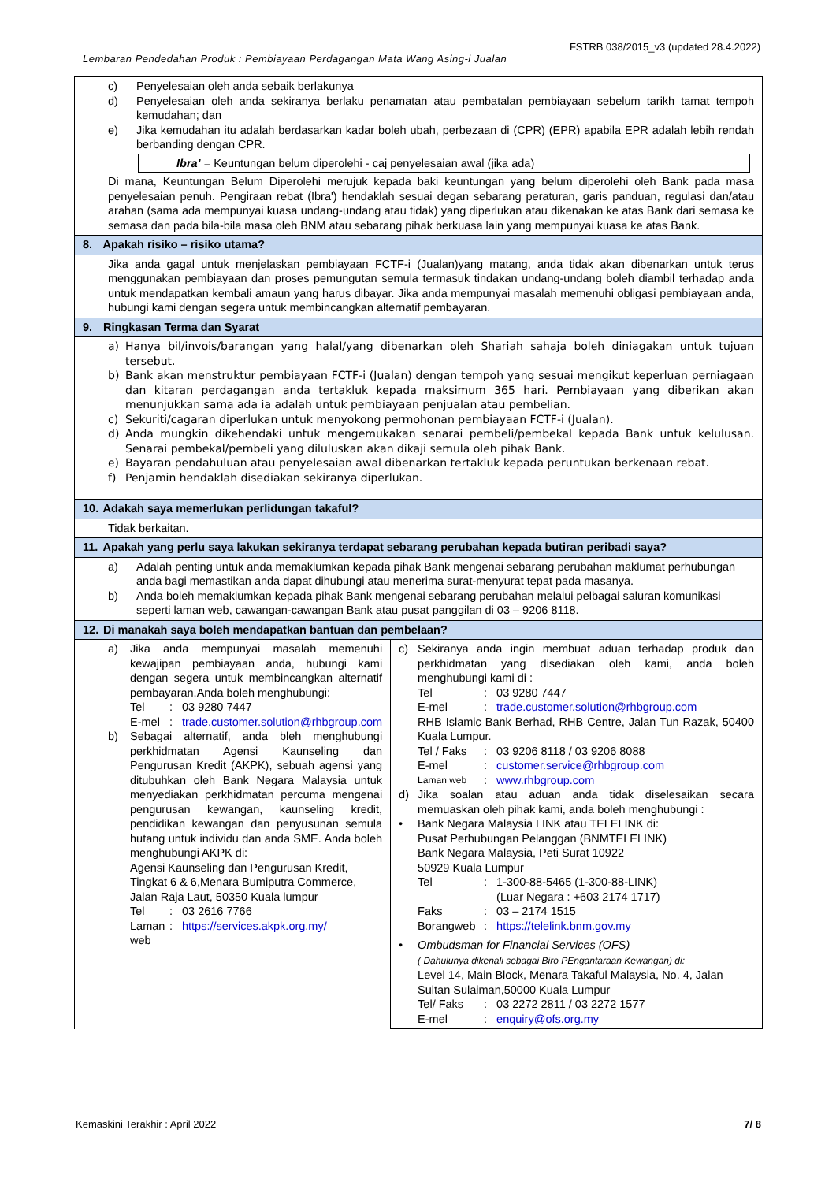FSTRB 038/2015_v3 (updated 28.4.2022)
Lembaran Pendedahan Produk : Pembiayaan Perdagangan Mata Wang Asing-i Jualan
| c) Penyelesaian oleh anda sebaik berlakunya d) Penyelesaian oleh anda sekiranya berlaku penamatan atau pembatalan pembiayaan sebelum tarikh tamat tempoh kemudahan; dan e) Jika kemudahan itu adalah berdasarkan kadar boleh ubah, perbezaan di (CPR) (EPR) apabila EPR adalah lebih rendah berbanding dengan CPR. Ibra’ = Keuntungan belum diperolehi - caj penyelesaian awal (jika ada) Di mana, Keuntungan Belum Diperolehi merujuk kepada baki keuntungan yang belum diperolehi oleh Bank pada masa penyelesaian penuh. Pengiraan rebat (Ibra') hendaklah sesuai degan sebarang peraturan, garis panduan, regulasi dan/atau arahan (sama ada mempunyai kuasa undang-undang atau tidak) yang diperlukan atau dikenakan ke atas Bank dari semasa ke semasa dan pada bila-bila masa oleh BNM atau sebarang pihak berkuasa lain yang mempunyai kuasa ke atas Bank. | |
| 8. Apakah risiko – risiko utama? | |
| Jika anda gagal untuk menjelaskan pembiayaan FCTF-i (Jualan)yang matang, anda tidak akan dibenarkan untuk terus menggunakan pembiayaan dan proses pemungutan semula termasuk tindakan undang-undang boleh diambil terhadap anda untuk mendapatkan kembali amaun yang harus dibayar. Jika anda mempunyai masalah memenuhi obligasi pembiayaan anda, hubungi kami dengan segera untuk membincangkan alternatif pembayaran. | |
| 9. Ringkasan Terma dan Syarat | |
| a) Hanya bil/invois/barangan yang halal/yang dibenarkan oleh Shariah sahaja boleh diniagakan untuk tujuan tersebut. b) Bank akan menstruktur pembiayaan FCTF-i (Jualan) dengan tempoh yang sesuai mengikut keperluan perniagaan dan kitaran perdagangan anda tertakluk kepada maksimum 365 hari. Pembiayaan yang diberikan akan menunjukkan sama ada ia adalah untuk pembiayaan penjualan atau pembelian. c) Sekuriti/cagaran diperlukan untuk menyokong permohonan pembiayaan FCTF-i (Jualan). d) Anda mungkin dikehendaki untuk mengemukakan senarai pembeli/pembekal kepada Bank untuk kelulusan. Senarai pembekal/pembeli yang diluluskan akan dikaji semula oleh pihak Bank. e) Bayaran pendahuluan atau penyelesaian awal dibenarkan tertakluk kepada peruntukan berkenaan rebat. f) Penjamin hendaklah disediakan sekiranya diperlukan. | |
| 10. Adakah saya memerlukan perlidungan takaful? | |
| Tidak berkaitan. | |
| 11. Apakah yang perlu saya lakukan sekiranya terdapat sebarang perubahan kepada butiran peribadi saya? | |
| a) Adalah penting untuk anda memaklumkan kepada pihak Bank mengenai sebarang perubahan maklumat perhubungan anda bagi memastikan anda dapat dihubungi atau menerima surat-menyurat tepat pada masanya. b) Anda boleh memaklumkan kepada pihak Bank mengenai sebarang perubahan melalui pelbagai saluran komunikasi seperti laman web, cawangan-cawangan Bank atau pusat panggilan di 03 – 9206 8118. | |
| 12. Di manakah saya boleh mendapatkan bantuan dan pembelaan? | |
| a) Jika anda mempunyai masalah memenuhi kewajipan pembiayaan anda, hubungi kami dengan segera untuk membincangkan alternatif pembayaran.Anda boleh menghubungi: Tel : 03 9280 7447 E-mel : trade.customer.solution@rhbgroup.com b) Sebagai alternatif, anda bleh menghubungi perkhidmatan Agensi Kaunseling dan Pengurusan Kredit (AKPK), sebuah agensi yang ditubuhkan oleh Bank Negara Malaysia untuk menyediakan perkhidmatan percuma mengenai pengurusan kewangan, kaunseling kredit, pendidikan kewangan dan penyusunan semula hutang untuk individu dan anda SME. Anda boleh menghubungi AKPK di: Agensi Kaunseling dan Pengurusan Kredit, Tingkat 6 & 6,Menara Bumiputra Commerce, Jalan Raja Laut, 50350 Kuala lumpur Tel : 03 2616 7766 Laman web : https://services.akpk.org.my/ | c) Sekiranya anda ingin membuat aduan terhadap produk dan perkhidmatan yang disediakan oleh kami, anda boleh menghubungi kami di : Tel : 03 9280 7447 E-mel : trade.customer.solution@rhbgroup.com RHB Islamic Bank Berhad, RHB Centre, Jalan Tun Razak, 50400 Kuala Lumpur. Tel / Faks : 03 9206 8118 / 03 9206 8088 E-mel : customer.service@rhbgroup.com Laman web : www.rhbgroup.com d) Jika soalan atau aduan anda tidak diselesaikan secara memuaskan oleh pihak kami, anda boleh menghubungi : • Bank Negara Malaysia LINK atau TELELINK di: Pusat Perhubungan Pelanggan (BNMTELELINK) Bank Negara Malaysia, Peti Surat 10922 50929 Kuala Lumpur Tel : 1-300-88-5465 (1-300-88-LINK) (Luar Negara : +603 2174 1717) Faks : 03 – 2174 1515 Borangweb : https://telelink.bnm.gov.my • Ombudsman for Financial Services (OFS) ( Dahulunya dikenali sebagai Biro PEngantaraan Kewangan) di: Level 14, Main Block, Menara Takaful Malaysia, No. 4, Jalan Sultan Sulaiman,50000 Kuala Lumpur Tel/ Faks : 03 2272 2811 / 03 2272 1577 E-mel : enquiry@ofs.org.my |
Kemaskini Terakhir : April 2022 7/ 8